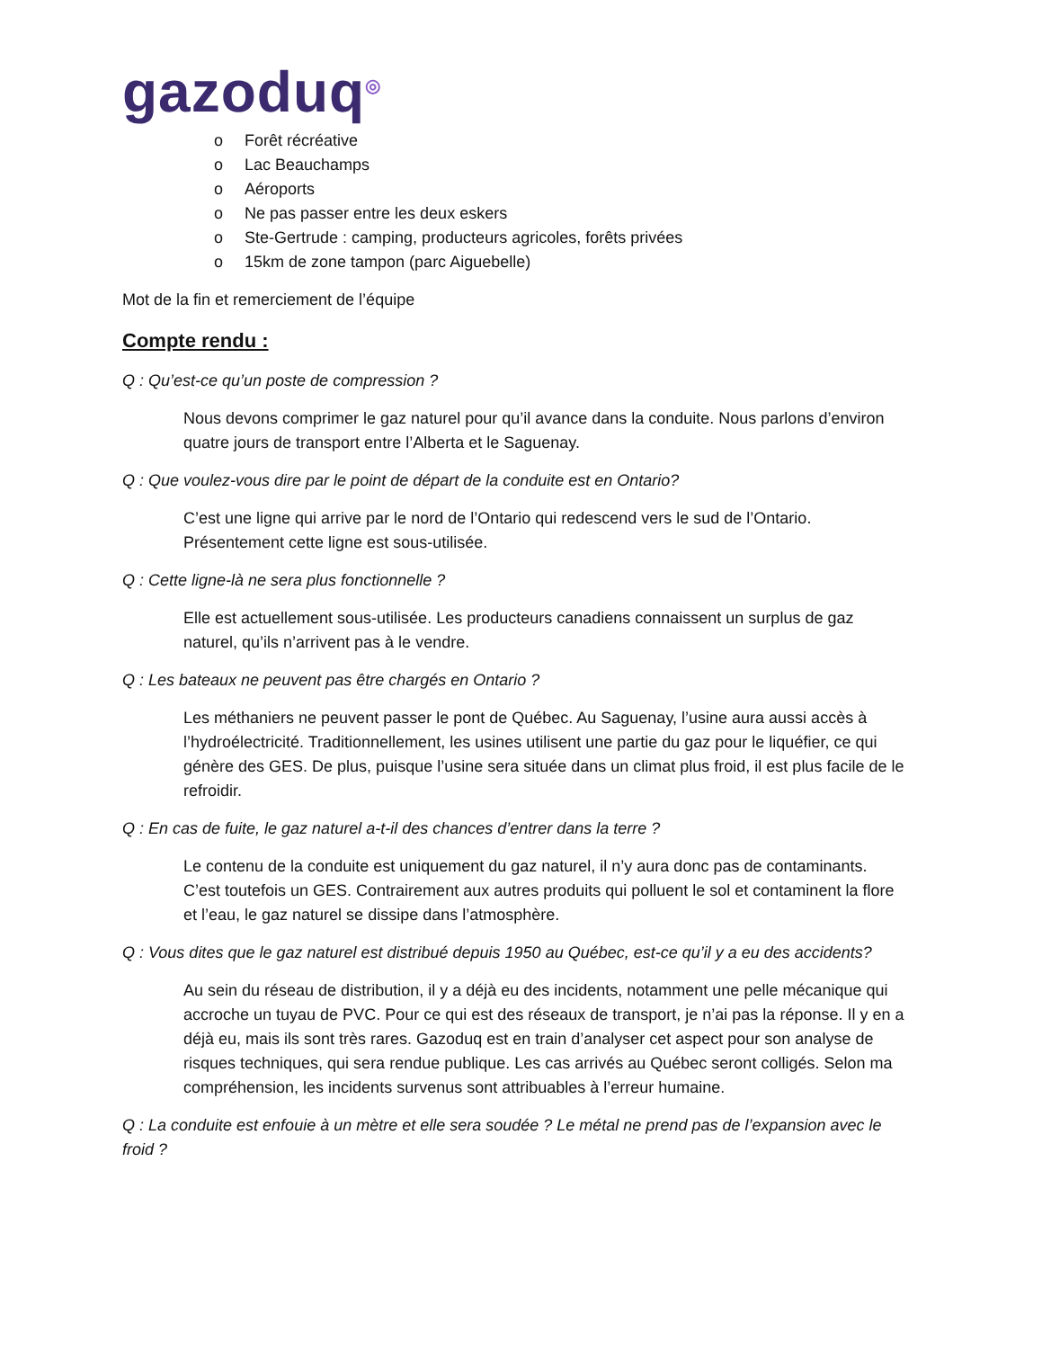gazoduq<sup>◎</sup>
o Forêt récréative
o Lac Beauchamps
o Aéroports
o Ne pas passer entre les deux eskers
o Ste-Gertrude : camping, producteurs agricoles, forêts privées
o 15km de zone tampon (parc Aiguebelle)
Mot de la fin et remerciement de l’équipe
Compte rendu :
Q : Qu’est-ce qu’un poste de compression ?
Nous devons comprimer le gaz naturel pour qu’il avance dans la conduite. Nous parlons d’environ quatre jours de transport entre l’Alberta et le Saguenay.
Q : Que voulez-vous dire par le point de départ de la conduite est en Ontario?
C’est une ligne qui arrive par le nord de l’Ontario qui redescend vers le sud de l’Ontario. Présentement cette ligne est sous-utilisée.
Q : Cette ligne-là ne sera plus fonctionnelle ?
Elle est actuellement sous-utilisée. Les producteurs canadiens connaissent un surplus de gaz naturel, qu’ils n’arrivent pas à le vendre.
Q : Les bateaux ne peuvent pas être chargés en Ontario ?
Les méthaniers ne peuvent passer le pont de Québec. Au Saguenay, l’usine aura aussi accès à l’hydroélectricité. Traditionnellement, les usines utilisent une partie du gaz pour le liquéfier, ce qui génère des GES. De plus, puisque l’usine sera située dans un climat plus froid, il est plus facile de le refroidir.
Q : En cas de fuite, le gaz naturel a-t-il des chances d’entrer dans la terre ?
Le contenu de la conduite est uniquement du gaz naturel, il n’y aura donc pas de contaminants. C’est toutefois un GES. Contrairement aux autres produits qui polluent le sol et contaminent la flore et l’eau, le gaz naturel se dissipe dans l’atmosphère.
Q : Vous dites que le gaz naturel est distribué depuis 1950 au Québec, est-ce qu’il y a eu des accidents?
Au sein du réseau de distribution, il y a déjà eu des incidents, notamment une pelle mécanique qui accroche un tuyau de PVC. Pour ce qui est des réseaux de transport, je n’ai pas la réponse. Il y en a déjà eu, mais ils sont très rares. Gazoduq est en train d’analyser cet aspect pour son analyse de risques techniques, qui sera rendue publique. Les cas arrivés au Québec seront colligés. Selon ma compréhension, les incidents survenus sont attribuables à l’erreur humaine.
Q : La conduite est enfouie à un mètre et elle sera soudée ? Le métal ne prend pas de l’expansion avec le froid ?